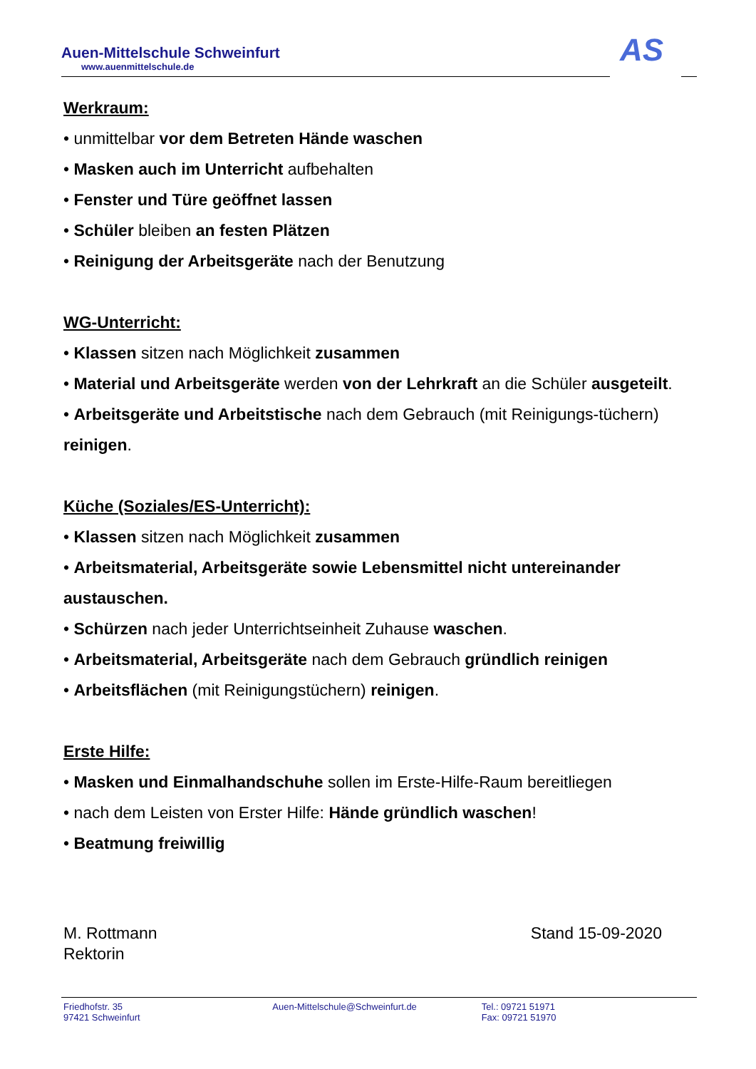Auen-Mittelschule Schweinfurt
www.auenmittelschule.de
AS
Werkraum:
• unmittelbar vor dem Betreten Hände waschen
• Masken auch im Unterricht aufbehalten
• Fenster und Türe geöffnet lassen
• Schüler bleiben an festen Plätzen
• Reinigung der Arbeitsgeräte nach der Benutzung
WG-Unterricht:
• Klassen sitzen nach Möglichkeit zusammen
• Material und Arbeitsgeräte werden von der Lehrkraft an die Schüler ausgeteilt.
• Arbeitsgeräte und Arbeitstische nach dem Gebrauch (mit Reinigungs-tüchern) reinigen.
Küche (Soziales/ES-Unterricht):
• Klassen sitzen nach Möglichkeit zusammen
• Arbeitsmaterial, Arbeitsgeräte sowie Lebensmittel nicht untereinander austauschen.
• Schürzen nach jeder Unterrichtseinheit Zuhause waschen.
• Arbeitsmaterial, Arbeitsgeräte nach dem Gebrauch gründlich reinigen
• Arbeitsflächen (mit Reinigungstüchern) reinigen.
Erste Hilfe:
• Masken und Einmalhandschuhe sollen im Erste-Hilfe-Raum bereitliegen
• nach dem Leisten von Erster Hilfe: Hände gründlich waschen!
• Beatmung freiwillig
M. Rottmann
Rektorin
Stand 15-09-2020
Friedhofstr. 35
97421 Schweinfurt
Auen-Mittelschule@Schweinfurt.de Tel.: 09721 51971
Fax: 09721 51970